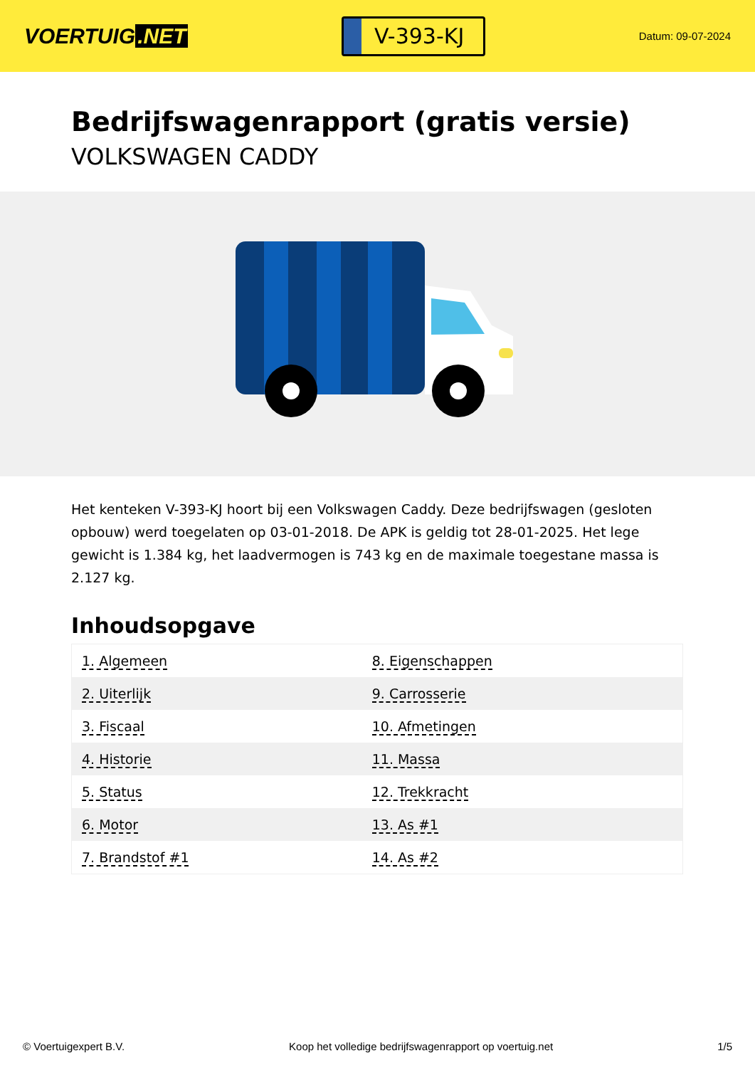VOERTUIG.NET
V-393-KJ
Datum: 09-07-2024
Bedrijfswagenrapport (gratis versie)
VOLKSWAGEN CADDY
Het kenteken V-393-KJ hoort bij een Volkswagen Caddy. Deze bedrijfswagen (gesloten opbouw) werd toegelaten op 03-01-2018. De APK is geldig tot 28-01-2025. Het lege gewicht is 1.384 kg, het laadvermogen is 743 kg en de maximale toegestane massa is 2.127 kg.
Inhoudsopgave
| 1. Algemeen | 8. Eigenschappen |
| 2. Uiterlijk | 9. Carrosserie |
| 3. Fiscaal | 10. Afmetingen |
| 4. Historie | 11. Massa |
| 5. Status | 12. Trekkracht |
| 6. Motor | 13. As #1 |
| 7. Brandstof #1 | 14. As #2 |
© Voertuigexpert B.V. Koop het volledige bedrijfswagenrapport op voertuig.net 1/5